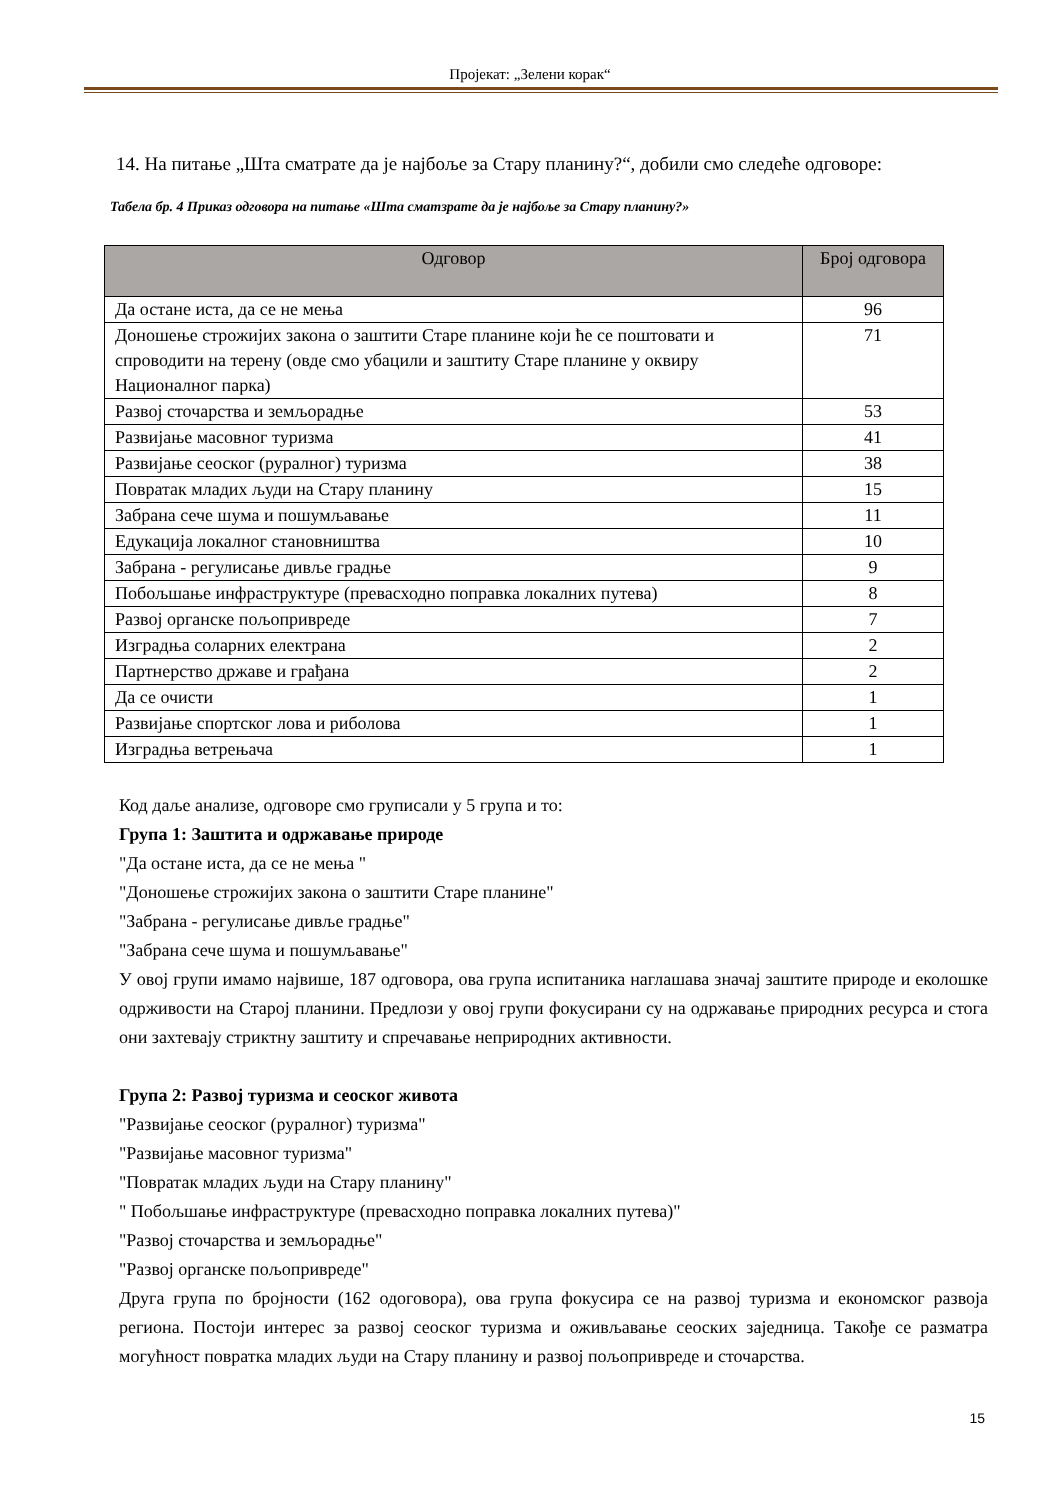Пројекат: „Зелени корак“
14. На питање „Шта сматрате да је најбоље за Стару планину?“, добили смо следеће одговоре:
Табела бр. 4 Приказ одговора на питање «Шта сматзрате да је најбоље за Стару планину?»
| Одговор | Број одговора |
| --- | --- |
| Да остане иста, да се не мења | 96 |
| Доношење строжијих закона о заштити Старе планине који ће се поштовати и спроводити на терену (овде смо убацили и заштиту Старе планине у оквиру Националног парка) | 71 |
| Развој сточарства и земљорадње | 53 |
| Развијање масовног туризма | 41 |
| Развијање сеоског (руралног) туризма | 38 |
| Повратак младих људи на Стару планину | 15 |
| Забрана сече шума и пошумљавање | 11 |
| Едукација локалног становништва | 10 |
| Забрана - регулисање дивље градње | 9 |
| Побољшање инфраструктуре (превасходно поправка локалних путева) | 8 |
| Развој органске пољопривреде | 7 |
| Изградња соларних електрана | 2 |
| Партнерство државе и грађана | 2 |
| Да се очисти | 1 |
| Развијање спортског лова и риболова | 1 |
| Изградња ветрењача | 1 |
Код даље анализе, одговоре смо груписали у 5 група и то:
Група 1: Заштита и одржавање природе
"Да остане иста, да се не мења "
"Доношење строжијих закона о заштити Старе планине"
"Забрана - регулисање дивље градње"
"Забрана сече шума и пошумљавање"
У овој групи имамо највише, 187 одговора, ова група испитаника наглашава значај заштите природе и еколошке одрживости на Старој планини. Предлози у овој групи фокусирани су на одржавање природних ресурса и стога они захтевају стриктну заштиту и спречавање неприродних активности.
Група 2: Развој туризма и сеоског живота
"Развијање сеоског (руралног) туризма"
"Развијање масовног туризма"
"Повратак младих људи на Стару планину"
" Побољшање инфраструктуре (превасходно поправка локалних путева)"
"Развој сточарства и земљорадње"
"Развој органске пољопривреде"
Друга група по бројности (162 одоговора), ова група фокусира се на развој туризма и економског развоја региона. Постоји интерес за развој сеоског туризма и оживљавање сеоских заједница. Такође се разматра могућност повратка младих људи на Стару планину и развој пољопривреде и сточарства.
15